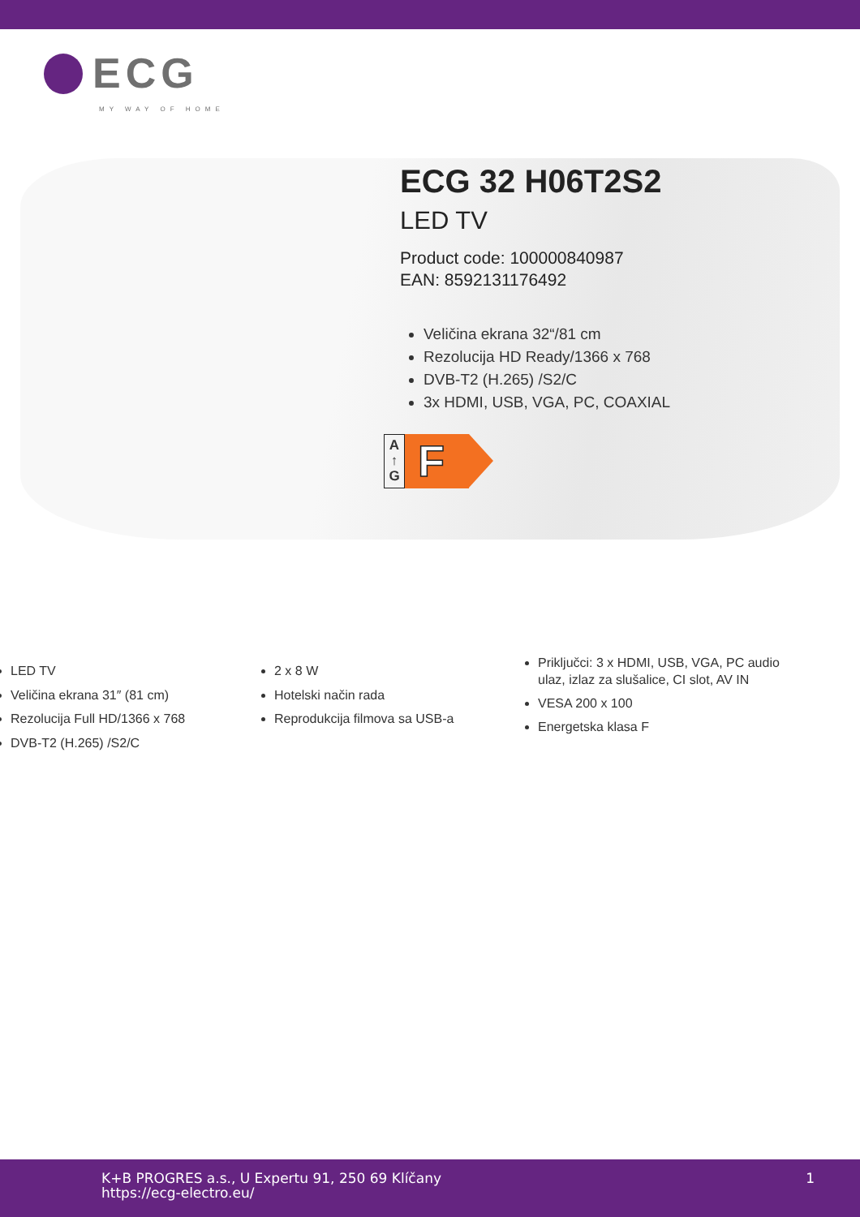ECG
MY WAY OF HOME
ECG 32 H06T2S2
LED TV
Product code: 100000840987
EAN: 8592131176492
Veličina ekrana 32“/81 cm
Rezolucija HD Ready/1366 x 768
DVB-T2 (H.265) /S2/C
3x HDMI, USB, VGA, PC, COAXIAL
A
↑
G
F
LED TV
Veličina ekrana 31″ (81 cm)
Rezolucija Full HD/1366 x 768
DVB-T2 (H.265) /S2/C
2 x 8 W
Hotelski način rada
Reprodukcija filmova sa USB-a
Priključci: 3 x HDMI, USB, VGA, PC audio ulaz, izlaz za slušalice, CI slot, AV IN
VESA 200 x 100
Energetska klasa F
K+B PROGRES a.s., U Expertu 91, 250 69 Klíčany
https://ecg-electro.eu/
1